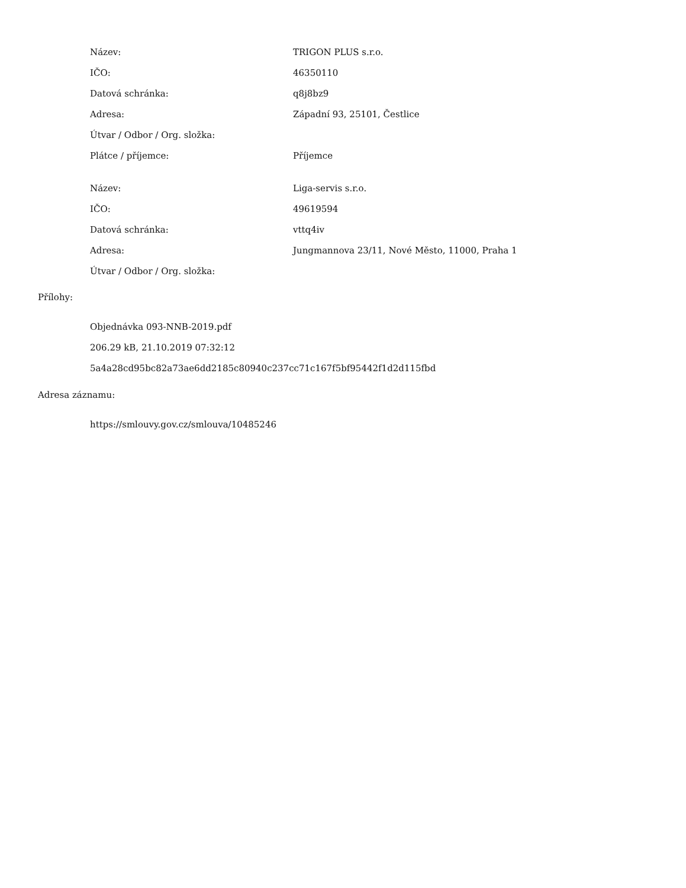| Název: | TRIGON PLUS s.r.o. |
| IČO: | 46350110 |
| Datová schránka: | q8j8bz9 |
| Adresa: | Západní 93, 25101, Čestlice |
| Útvar / Odbor / Org. složka: | |
| Plátce / příjemce: | Příjemce |
| Název: | Liga-servis s.r.o. |
| IČO: | 49619594 |
| Datová schránka: | vttq4iv |
| Adresa: | Jungmannova 23/11, Nové Město, 11000, Praha 1 |
| Útvar / Odbor / Org. složka: | |
Přílohy:
Objednávka 093-NNB-2019.pdf
206.29 kB, 21.10.2019 07:32:12
5a4a28cd95bc82a73ae6dd2185c80940c237cc71c167f5bf95442f1d2d115fbd
Adresa záznamu:
https://smlouvy.gov.cz/smlouva/10485246